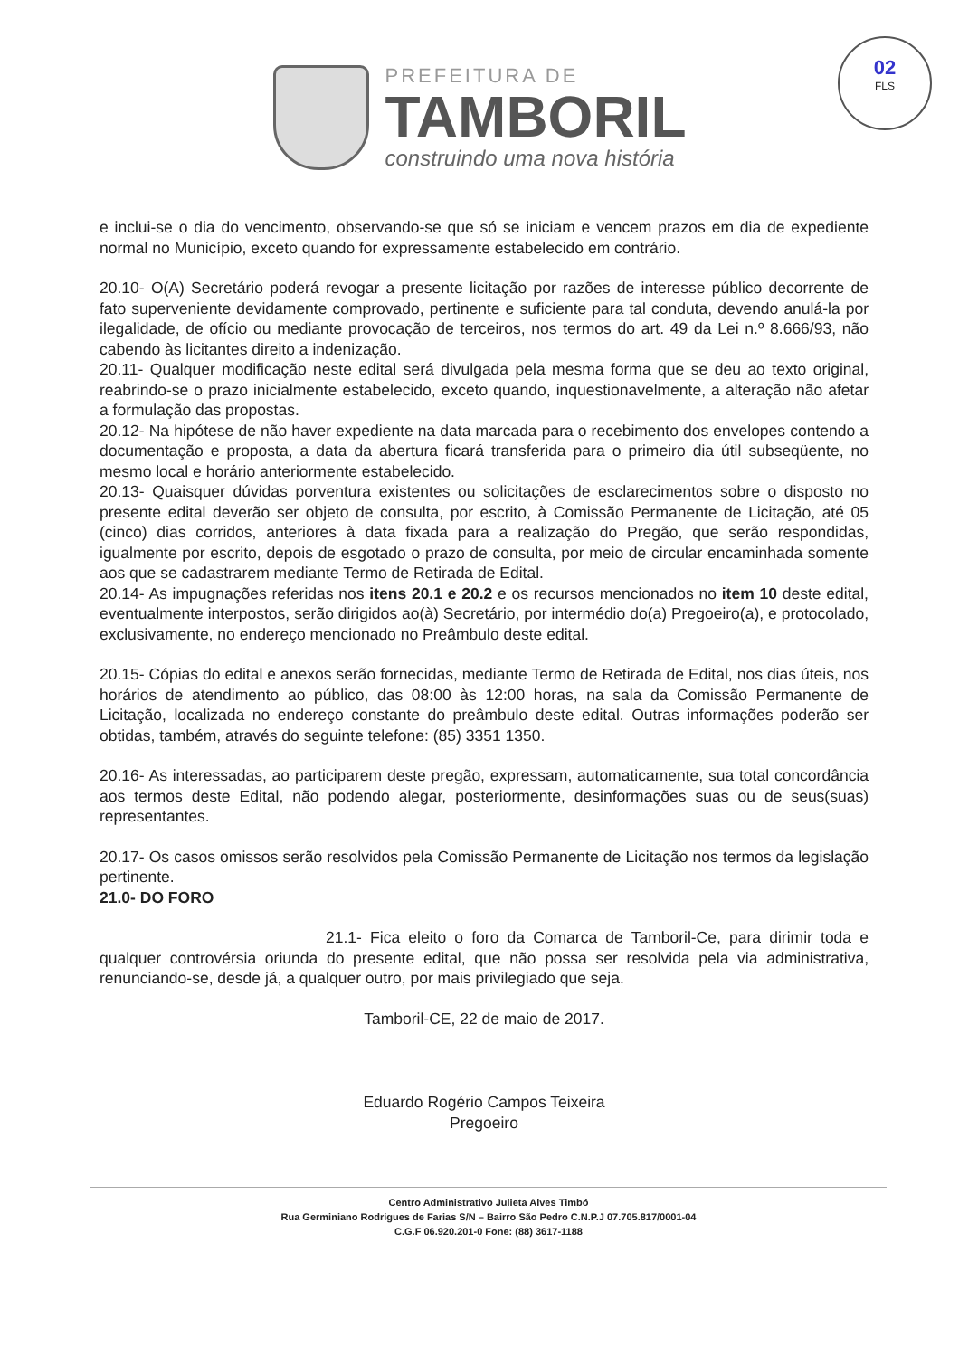02
FLS
PREFEITURA DE
TAMBORIL
construindo uma nova história
e inclui-se o dia do vencimento, observando-se que só se iniciam e vencem prazos em dia de expediente normal no Município, exceto quando for expressamente estabelecido em contrário.
20.10- O(A) Secretário poderá revogar a presente licitação por razões de interesse público decorrente de fato superveniente devidamente comprovado, pertinente e suficiente para tal conduta, devendo anulá-la por ilegalidade, de ofício ou mediante provocação de terceiros, nos termos do art. 49 da Lei n.º 8.666/93, não cabendo às licitantes direito a indenização.
20.11- Qualquer modificação neste edital será divulgada pela mesma forma que se deu ao texto original, reabrindo-se o prazo inicialmente estabelecido, exceto quando, inquestionavelmente, a alteração não afetar a formulação das propostas.
20.12- Na hipótese de não haver expediente na data marcada para o recebimento dos envelopes contendo a documentação e proposta, a data da abertura ficará transferida para o primeiro dia útil subseqüente, no mesmo local e horário anteriormente estabelecido.
20.13- Quaisquer dúvidas porventura existentes ou solicitações de esclarecimentos sobre o disposto no presente edital deverão ser objeto de consulta, por escrito, à Comissão Permanente de Licitação, até 05 (cinco) dias corridos, anteriores à data fixada para a realização do Pregão, que serão respondidas, igualmente por escrito, depois de esgotado o prazo de consulta, por meio de circular encaminhada somente aos que se cadastrarem mediante Termo de Retirada de Edital.
20.14- As impugnações referidas nos itens 20.1 e 20.2 e os recursos mencionados no item 10 deste edital, eventualmente interpostos, serão dirigidos ao(à) Secretário, por intermédio do(a) Pregoeiro(a), e protocolado, exclusivamente, no endereço mencionado no Preâmbulo deste edital.
20.15- Cópias do edital e anexos serão fornecidas, mediante Termo de Retirada de Edital, nos dias úteis, nos horários de atendimento ao público, das 08:00 às 12:00 horas, na sala da Comissão Permanente de Licitação, localizada no endereço constante do preâmbulo deste edital. Outras informações poderão ser obtidas, também, através do seguinte telefone: (85) 3351 1350.
20.16- As interessadas, ao participarem deste pregão, expressam, automaticamente, sua total concordância aos termos deste Edital, não podendo alegar, posteriormente, desinformações suas ou de seus(suas) representantes.
20.17- Os casos omissos serão resolvidos pela Comissão Permanente de Licitação nos termos da legislação pertinente.
21.0- DO FORO
21.1- Fica eleito o foro da Comarca de Tamboril-Ce, para dirimir toda e qualquer controvérsia oriunda do presente edital, que não possa ser resolvida pela via administrativa, renunciando-se, desde já, a qualquer outro, por mais privilegiado que seja.
Tamboril-CE, 22 de maio de 2017.
Eduardo Rogério Campos Teixeira
Pregoeiro
Centro Administrativo Julieta Alves Timbó
Rua Germiniano Rodrigues de Farias S/N – Bairro São Pedro C.N.P.J 07.705.817/0001-04
C.G.F 06.920.201-0 Fone: (88) 3617-1188